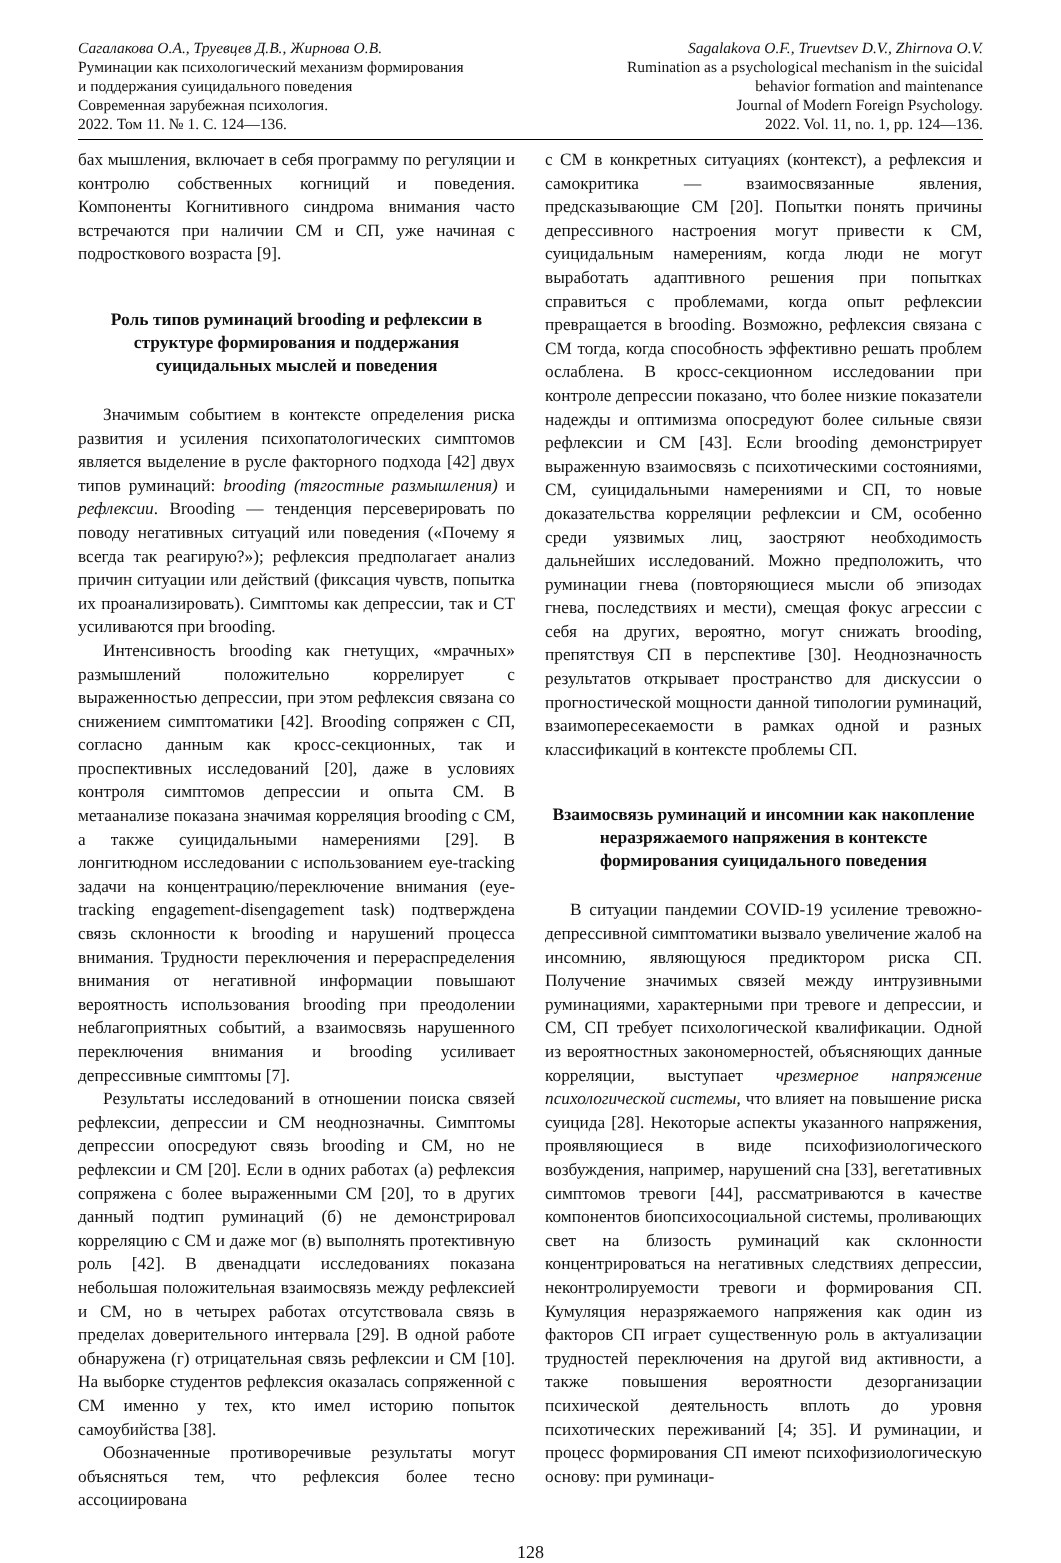Сагалакова О.А., Труевцев Д.В., Жирнова О.В.
Руминации как психологический механизм формирования
и поддержания суицидального поведения
Современная зарубежная психология.
2022. Том 11. № 1. С. 124—136.
Sagalakova O.F., Truevtsev D.V., Zhirnova O.V.
Rumination as a psychological mechanism in the suicidal
behavior formation and maintenance
Journal of Modern Foreign Psychology.
2022. Vol. 11, no. 1, pp. 124—136.
бах мышления, включает в себя программу по регуляции и контролю собственных когниций и поведения. Компоненты Когнитивного синдрома внимания часто встречаются при наличии СМ и СП, уже начиная с подросткового возраста [9].
Роль типов руминаций brooding и рефлексии в структуре формирования и поддержания суицидальных мыслей и поведения
Значимым событием в контексте определения риска развития и усиления психопатологических симптомов является выделение в русле факторного подхода [42] двух типов руминаций: brooding (тягостные размышления) и рефлексии. Brooding — тенденция персеверировать по поводу негативных ситуаций или поведения («Почему я всегда так реагирую?»); рефлексия предполагает анализ причин ситуации или действий (фиксация чувств, попытка их проанализировать). Симптомы как депрессии, так и СТ усиливаются при brooding.
Интенсивность brooding как гнетущих, «мрачных» размышлений положительно коррелирует с выраженностью депрессии, при этом рефлексия связана со снижением симптоматики [42]. Brooding сопряжен с СП, согласно данным как кросс-секционных, так и проспективных исследований [20], даже в условиях контроля симптомов депрессии и опыта СМ. В метаанализе показана значимая корреляция brooding с СМ, а также суицидальными намерениями [29]. В лонгитюдном исследовании с использованием eye-tracking задачи на концентрацию/переключение внимания (eye-tracking engagement-disengagement task) подтверждена связь склонности к brooding и нарушений процесса внимания. Трудности переключения и перераспределения внимания от негативной информации повышают вероятность использования brooding при преодолении неблагоприятных событий, а взаимосвязь нарушенного переключения внимания и brooding усиливает депрессивные симптомы [7].
Результаты исследований в отношении поиска связей рефлексии, депрессии и СМ неоднозначны. Симптомы депрессии опосредуют связь brooding и СМ, но не рефлексии и СМ [20]. Если в одних работах (а) рефлексия сопряжена с более выраженными СМ [20], то в других данный подтип руминаций (б) не демонстрировал корреляцию с СМ и даже мог (в) выполнять протективную роль [42]. В двенадцати исследованиях показана небольшая положительная взаимосвязь между рефлексией и СМ, но в четырех работах отсутствовала связь в пределах доверительного интервала [29]. В одной работе обнаружена (г) отрицательная связь рефлексии и СМ [10]. На выборке студентов рефлексия оказалась сопряженной с СМ именно у тех, кто имел историю попыток самоубийства [38].
Обозначенные противоречивые результаты могут объясняться тем, что рефлексия более тесно ассоциирована
с СМ в конкретных ситуациях (контекст), а рефлексия и самокритика — взаимосвязанные явления, предсказывающие СМ [20]. Попытки понять причины депрессивного настроения могут привести к СМ, суицидальным намерениям, когда люди не могут выработать адаптивного решения при попытках справиться с проблемами, когда опыт рефлексии превращается в brooding. Возможно, рефлексия связана с СМ тогда, когда способность эффективно решать проблем ослаблена. В кросс-секционном исследовании при контроле депрессии показано, что более низкие показатели надежды и оптимизма опосредуют более сильные связи рефлексии и СМ [43]. Если brooding демонстрирует выраженную взаимосвязь с психотическими состояниями, СМ, суицидальными намерениями и СП, то новые доказательства корреляции рефлексии и СМ, особенно среди уязвимых лиц, заостряют необходимость дальнейших исследований. Можно предположить, что руминации гнева (повторяющиеся мысли об эпизодах гнева, последствиях и мести), смещая фокус агрессии с себя на других, вероятно, могут снижать brooding, препятствуя СП в перспективе [30]. Неоднозначность результатов открывает пространство для дискуссии о прогностической мощности данной типологии руминаций, взаимопересекаемости в рамках одной и разных классификаций в контексте проблемы СП.
Взаимосвязь руминаций и инсомнии как накопление неразряжаемого напряжения в контексте формирования суицидального поведения
В ситуации пандемии COVID-19 усиление тревожно-депрессивной симптоматики вызвало увеличение жалоб на инсомнию, являющуюся предиктором риска СП. Получение значимых связей между интрузивными руминациями, характерными при тревоге и депрессии, и СМ, СП требует психологической квалификации. Одной из вероятностных закономерностей, объясняющих данные корреляции, выступает чрезмерное напряжение психологической системы, что влияет на повышение риска суицида [28]. Некоторые аспекты указанного напряжения, проявляющиеся в виде психофизиологического возбуждения, например, нарушений сна [33], вегетативных симптомов тревоги [44], рассматриваются в качестве компонентов биопсихосоциальной системы, проливающих свет на близость руминаций как склонности концентрироваться на негативных следствиях депрессии, неконтролируемости тревоги и формирования СП. Кумуляция неразряжаемого напряжения как один из факторов СП играет существенную роль в актуализации трудностей переключения на другой вид активности, а также повышения вероятности дезорганизации психической деятельность вплоть до уровня психотических переживаний [4; 35]. И руминации, и процесс формирования СП имеют психофизиологическую основу: при руминаци-
128